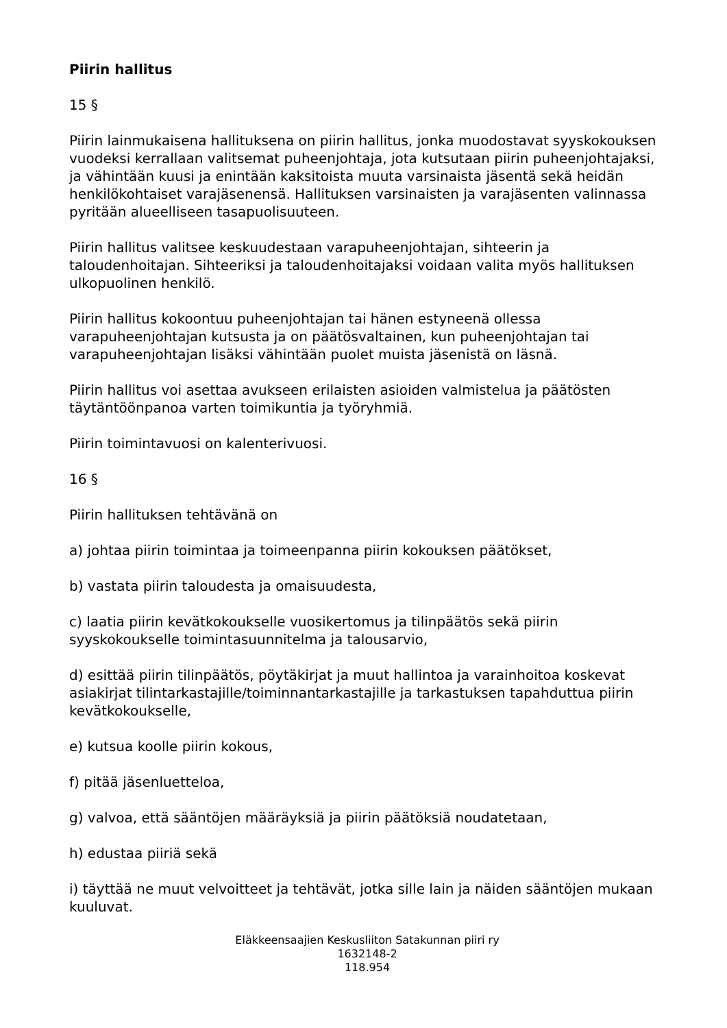Piirin hallitus
15 §
Piirin lainmukaisena hallituksena on piirin hallitus, jonka muodostavat syyskokouksen vuodeksi kerrallaan valitsemat puheenjohtaja, jota kutsutaan piirin puheenjohtajaksi, ja vähintään kuusi ja enintään kaksitoista muuta varsinaista jäsentä sekä heidän henkilökohtaiset varajäsenensä. Hallituksen varsinaisten ja varajäsenten valinnassa pyritään alueelliseen tasapuolisuuteen.
Piirin hallitus valitsee keskuudestaan varapuheenjohtajan, sihteerin ja taloudenhoitajan. Sihteeriksi ja taloudenhoitajaksi voidaan valita myös hallituksen ulkopuolinen henkilö.
Piirin hallitus kokoontuu puheenjohtajan tai hänen estyneenä ollessa varapuheenjohtajan kutsusta ja on päätösvaltainen, kun puheenjohtajan tai varapuheenjohtajan lisäksi vähintään puolet muista jäsenistä on läsnä.
Piirin hallitus voi asettaa avukseen erilaisten asioiden valmistelua ja päätösten täytäntöönpanoa varten toimikuntia ja työryhmiä.
Piirin toimintavuosi on kalenterivuosi.
16 §
Piirin hallituksen tehtävänä on
a) johtaa piirin toimintaa ja toimeenpanna piirin kokouksen päätökset,
b) vastata piirin taloudesta ja omaisuudesta,
c) laatia piirin kevätkokoukselle vuosikertomus ja tilinpäätös sekä piirin syyskokoukselle toimintasuunnitelma ja talousarvio,
d) esittää piirin tilinpäätös, pöytäkirjat ja muut hallintoa ja varainhoitoa koskevat asiakirjat tilintarkastajille/toiminnantarkastajille ja tarkastuksen tapahduttua piirin kevätkokoukselle,
e) kutsua koolle piirin kokous,
f) pitää jäsenluetteloa,
g) valvoa, että sääntöjen määräyksiä ja piirin päätöksiä noudatetaan,
h) edustaa piiriä sekä
i) täyttää ne muut velvoitteet ja tehtävät, jotka sille lain ja näiden sääntöjen mukaan kuuluvat.
Eläkkeensaajien Keskusliiton Satakunnan piiri ry
1632148-2
118.954